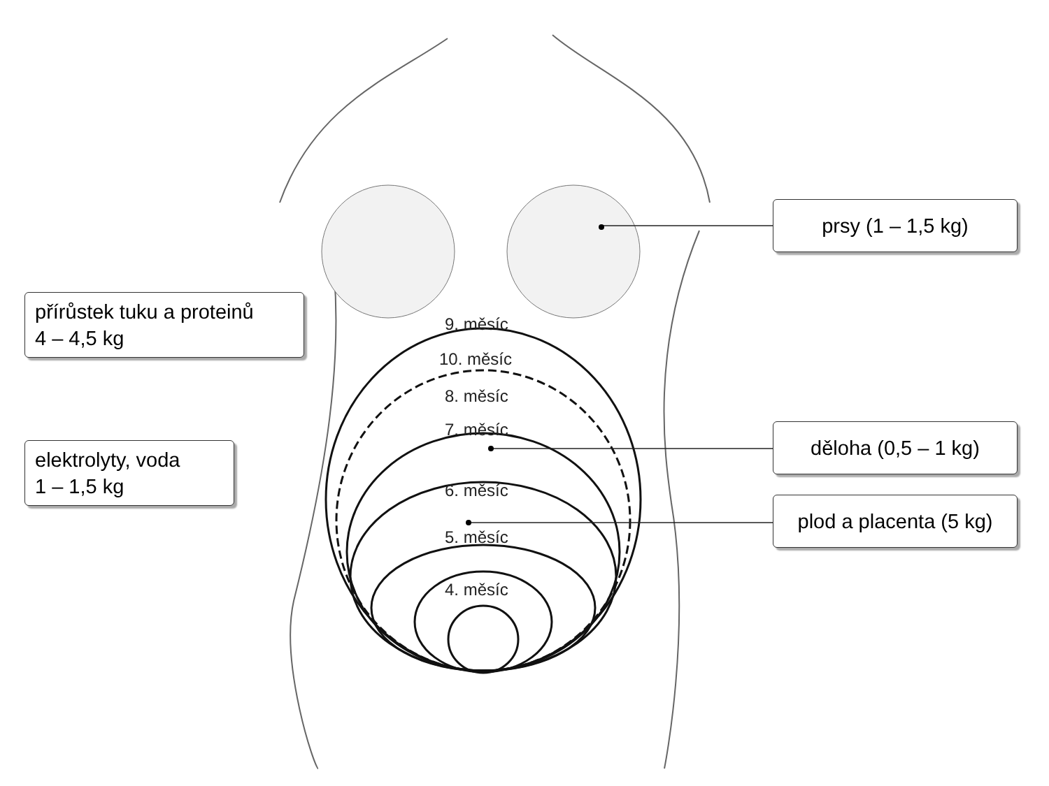9. měsíc
10. měsíc
8. měsíc
7. měsíc
6. měsíc
5. měsíc
4. měsíc
přírůstek tuku a proteinů
4 – 4,5 kg
elektrolyty, voda
1 – 1,5 kg
prsy (1 – 1,5 kg)
děloha (0,5 – 1 kg)
plod a placenta (5 kg)